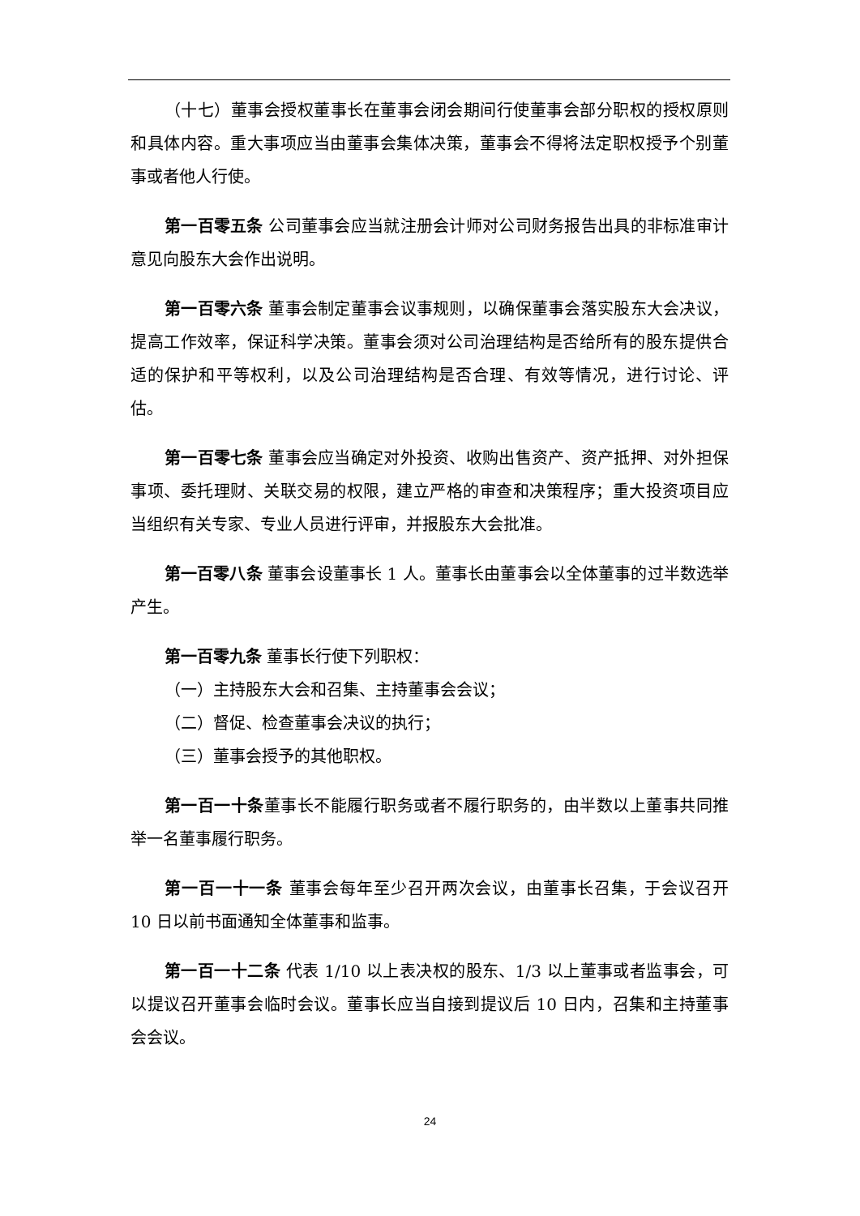（十七）董事会授权董事长在董事会闭会期间行使董事会部分职权的授权原则和具体内容。重大事项应当由董事会集体决策，董事会不得将法定职权授予个别董事或者他人行使。
第一百零五条 公司董事会应当就注册会计师对公司财务报告出具的非标准审计意见向股东大会作出说明。
第一百零六条 董事会制定董事会议事规则，以确保董事会落实股东大会决议，提高工作效率，保证科学决策。董事会须对公司治理结构是否给所有的股东提供合适的保护和平等权利，以及公司治理结构是否合理、有效等情况，进行讨论、评估。
第一百零七条 董事会应当确定对外投资、收购出售资产、资产抵押、对外担保事项、委托理财、关联交易的权限，建立严格的审查和决策程序；重大投资项目应当组织有关专家、专业人员进行评审，并报股东大会批准。
第一百零八条 董事会设董事长 1 人。董事长由董事会以全体董事的过半数选举产生。
第一百零九条 董事长行使下列职权：
（一）主持股东大会和召集、主持董事会会议；
（二）督促、检查董事会决议的执行；
（三）董事会授予的其他职权。
第一百一十条董事长不能履行职务或者不履行职务的，由半数以上董事共同推举一名董事履行职务。
第一百一十一条 董事会每年至少召开两次会议，由董事长召集，于会议召开 10 日以前书面通知全体董事和监事。
第一百一十二条 代表 1/10 以上表决权的股东、1/3 以上董事或者监事会，可以提议召开董事会临时会议。董事长应当自接到提议后 10 日内，召集和主持董事会会议。
24